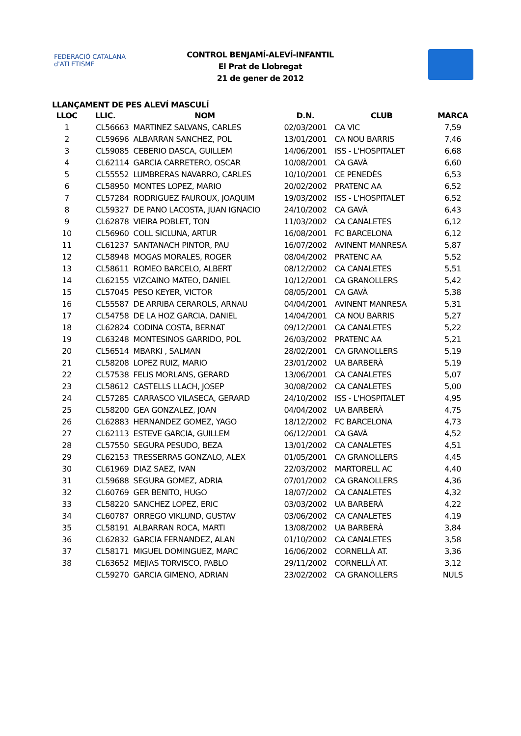FEDERACIÓ CATALANA d'ATLETISME
CONTROL BENJAMÍ-ALEVÍ-INFANTIL
El Prat de Llobregat
21 de gener de 2012
LLANÇAMENT DE PES ALEVÍ MASCULÍ
| LLOC | LLIC. | NOM | D.N. | CLUB | MARCA |
| --- | --- | --- | --- | --- | --- |
| 1 | CL56663 | MARTINEZ SALVANS, CARLES | 02/03/2001 | CA VIC | 7,59 |
| 2 | CL59696 | ALBARRAN SANCHEZ, POL | 13/01/2001 | CA NOU BARRIS | 7,46 |
| 3 | CL59085 | CEBERIO DASCA, GUILLEM | 14/06/2001 | ISS - L'HOSPITALET | 6,68 |
| 4 | CL62114 | GARCIA CARRETERO, OSCAR | 10/08/2001 | CA GAVÀ | 6,60 |
| 5 | CL55552 | LUMBRERAS NAVARRO, CARLES | 10/10/2001 | CE PENEDÈS | 6,53 |
| 6 | CL58950 | MONTES LOPEZ, MARIO | 20/02/2002 | PRATENC AA | 6,52 |
| 7 | CL57284 | RODRIGUEZ FAUROUX, JOAQUIM | 19/03/2002 | ISS - L'HOSPITALET | 6,52 |
| 8 | CL59327 | DE PANO LACOSTA, JUAN IGNACIO | 24/10/2002 | CA GAVÀ | 6,43 |
| 9 | CL62878 | VIEIRA POBLET, TON | 11/03/2002 | CA CANALETES | 6,12 |
| 10 | CL56960 | COLL SICLUNA, ARTUR | 16/08/2001 | FC BARCELONA | 6,12 |
| 11 | CL61237 | SANTANACH PINTOR, PAU | 16/07/2002 | AVINENT MANRESA | 5,87 |
| 12 | CL58948 | MOGAS MORALES, ROGER | 08/04/2002 | PRATENC AA | 5,52 |
| 13 | CL58611 | ROMEO BARCELO, ALBERT | 08/12/2002 | CA CANALETES | 5,51 |
| 14 | CL62155 | VIZCAINO MATEO, DANIEL | 10/12/2001 | CA GRANOLLERS | 5,42 |
| 15 | CL57045 | PESO KEYER, VICTOR | 08/05/2001 | CA GAVÀ | 5,38 |
| 16 | CL55587 | DE ARRIBA CERAROLS, ARNAU | 04/04/2001 | AVINENT MANRESA | 5,31 |
| 17 | CL54758 | DE LA HOZ GARCIA, DANIEL | 14/04/2001 | CA NOU BARRIS | 5,27 |
| 18 | CL62824 | CODINA COSTA, BERNAT | 09/12/2001 | CA CANALETES | 5,22 |
| 19 | CL63248 | MONTESINOS GARRIDO, POL | 26/03/2002 | PRATENC AA | 5,21 |
| 20 | CL56514 | MBARKI , SALMAN | 28/02/2001 | CA GRANOLLERS | 5,19 |
| 21 | CL58208 | LOPEZ RUIZ, MARIO | 23/01/2002 | UA BARBERÀ | 5,19 |
| 22 | CL57538 | FELIS MORLANS, GERARD | 13/06/2001 | CA CANALETES | 5,07 |
| 23 | CL58612 | CASTELLS LLACH, JOSEP | 30/08/2002 | CA CANALETES | 5,00 |
| 24 | CL57285 | CARRASCO VILASECA, GERARD | 24/10/2002 | ISS - L'HOSPITALET | 4,95 |
| 25 | CL58200 | GEA GONZALEZ, JOAN | 04/04/2002 | UA BARBERÀ | 4,75 |
| 26 | CL62883 | HERNANDEZ GOMEZ, YAGO | 18/12/2002 | FC BARCELONA | 4,73 |
| 27 | CL62113 | ESTEVE GARCIA, GUILLEM | 06/12/2001 | CA GAVÀ | 4,52 |
| 28 | CL57550 | SEGURA PESUDO, BEZA | 13/01/2002 | CA CANALETES | 4,51 |
| 29 | CL62153 | TRESSERRAS GONZALO, ALEX | 01/05/2001 | CA GRANOLLERS | 4,45 |
| 30 | CL61969 | DIAZ SAEZ, IVAN | 22/03/2002 | MARTORELL AC | 4,40 |
| 31 | CL59688 | SEGURA GOMEZ, ADRIA | 07/01/2002 | CA GRANOLLERS | 4,36 |
| 32 | CL60769 | GER BENITO, HUGO | 18/07/2002 | CA CANALETES | 4,32 |
| 33 | CL58220 | SANCHEZ LOPEZ, ERIC | 03/03/2002 | UA BARBERÀ | 4,22 |
| 34 | CL60787 | ORREGO VIKLUND, GUSTAV | 03/06/2002 | CA CANALETES | 4,19 |
| 35 | CL58191 | ALBARRAN ROCA, MARTI | 13/08/2002 | UA BARBERÀ | 3,84 |
| 36 | CL62832 | GARCIA FERNANDEZ, ALAN | 01/10/2002 | CA CANALETES | 3,58 |
| 37 | CL58171 | MIGUEL DOMINGUEZ, MARC | 16/06/2002 | CORNELLÀ AT. | 3,36 |
| 38 | CL63652 | MEJIAS TORVISCO, PABLO | 29/11/2002 | CORNELLÀ AT. | 3,12 |
| | CL59270 | GARCIA GIMENO, ADRIAN | 23/02/2002 | CA GRANOLLERS | NULS |